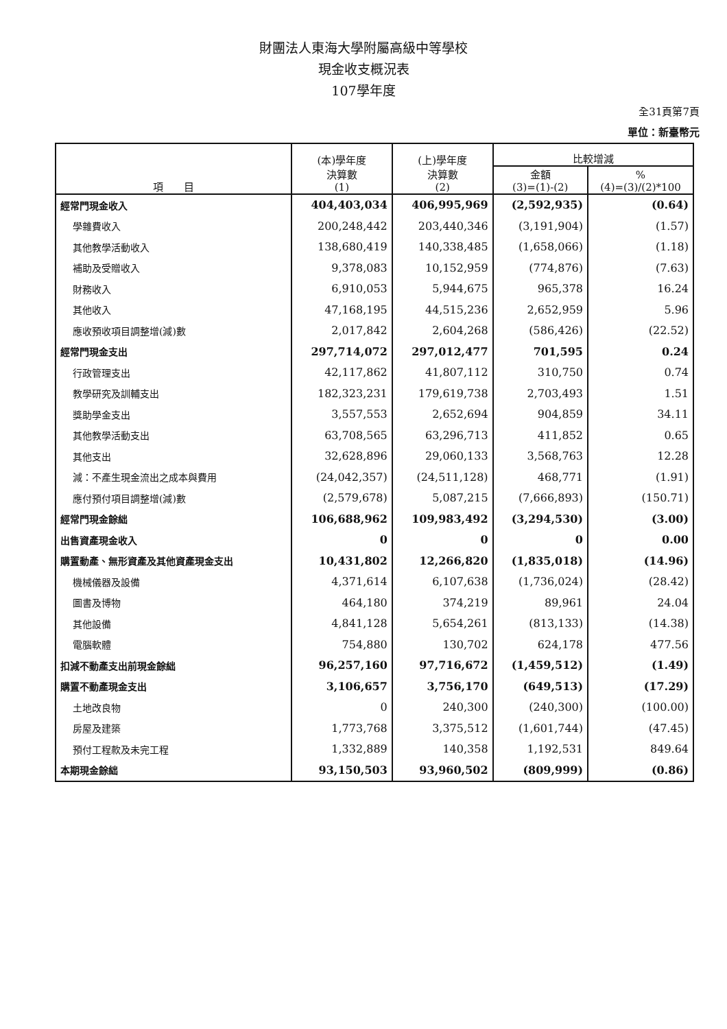財團法人東海大學附屬高級中等學校
現金收支概況表
107學年度
全31頁第7頁
單位：新臺幣元
| 項 目 | (本)學年度 決算數 (1) | (上)學年度 決算數 (2) | 比較增減 | |
| --- | --- | --- | --- | --- |
| | | | 金額 (3)=(1)-(2) | % (4)=(3)/(2)*100 |
| 經常門現金收入 | 404,403,034 | 406,995,969 | (2,592,935) | (0.64) |
| 學雜費收入 | 200,248,442 | 203,440,346 | (3,191,904) | (1.57) |
| 其他教學活動收入 | 138,680,419 | 140,338,485 | (1,658,066) | (1.18) |
| 補助及受贈收入 | 9,378,083 | 10,152,959 | (774,876) | (7.63) |
| 財務收入 | 6,910,053 | 5,944,675 | 965,378 | 16.24 |
| 其他收入 | 47,168,195 | 44,515,236 | 2,652,959 | 5.96 |
| 應收預收項目調整增(減)數 | 2,017,842 | 2,604,268 | (586,426) | (22.52) |
| 經常門現金支出 | 297,714,072 | 297,012,477 | 701,595 | 0.24 |
| 行政管理支出 | 42,117,862 | 41,807,112 | 310,750 | 0.74 |
| 教學研究及訓輔支出 | 182,323,231 | 179,619,738 | 2,703,493 | 1.51 |
| 獎助學金支出 | 3,557,553 | 2,652,694 | 904,859 | 34.11 |
| 其他教學活動支出 | 63,708,565 | 63,296,713 | 411,852 | 0.65 |
| 其他支出 | 32,628,896 | 29,060,133 | 3,568,763 | 12.28 |
| 減：不產生現金流出之成本與費用 | (24,042,357) | (24,511,128) | 468,771 | (1.91) |
| 應付預付項目調整增(減)數 | (2,579,678) | 5,087,215 | (7,666,893) | (150.71) |
| 經常門現金餘絀 | 106,688,962 | 109,983,492 | (3,294,530) | (3.00) |
| 出售資產現金收入 | 0 | 0 | 0 | 0.00 |
| 購置動產、無形資產及其他資產現金支出 | 10,431,802 | 12,266,820 | (1,835,018) | (14.96) |
| 機械儀器及設備 | 4,371,614 | 6,107,638 | (1,736,024) | (28.42) |
| 圖書及博物 | 464,180 | 374,219 | 89,961 | 24.04 |
| 其他設備 | 4,841,128 | 5,654,261 | (813,133) | (14.38) |
| 電腦軟體 | 754,880 | 130,702 | 624,178 | 477.56 |
| 扣減不動產支出前現金餘絀 | 96,257,160 | 97,716,672 | (1,459,512) | (1.49) |
| 購置不動產現金支出 | 3,106,657 | 3,756,170 | (649,513) | (17.29) |
| 土地改良物 | 0 | 240,300 | (240,300) | (100.00) |
| 房屋及建築 | 1,773,768 | 3,375,512 | (1,601,744) | (47.45) |
| 預付工程款及未完工程 | 1,332,889 | 140,358 | 1,192,531 | 849.64 |
| 本期現金餘絀 | 93,150,503 | 93,960,502 | (809,999) | (0.86) |